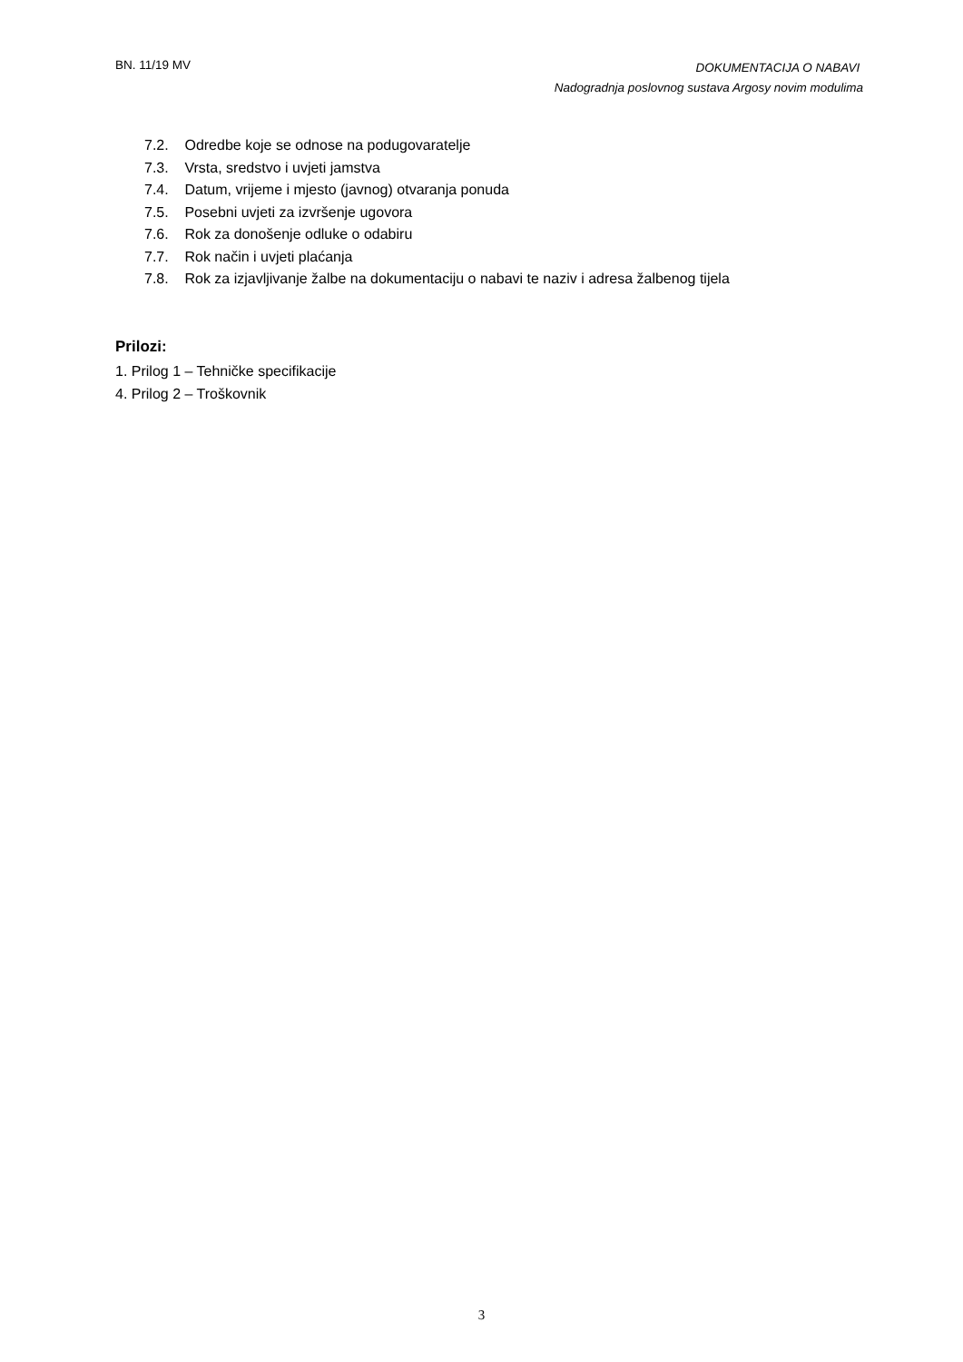BN. 11/19 MV
DOKUMENTACIJA O NABAVI
Nadogradnja poslovnog sustava Argosy novim modulima
7.2. Odredbe koje se odnose na podugovaratelje
7.3. Vrsta, sredstvo i uvjeti jamstva
7.4. Datum, vrijeme i mjesto (javnog) otvaranja ponuda
7.5. Posebni uvjeti za izvršenje ugovora
7.6. Rok za donošenje odluke o odabiru
7.7. Rok način i uvjeti plaćanja
7.8. Rok za izjavljivanje žalbe na dokumentaciju o nabavi te naziv i adresa žalbenog tijela
Prilozi:
1. Prilog 1 – Tehničke specifikacije
4. Prilog 2 – Troškovnik
3